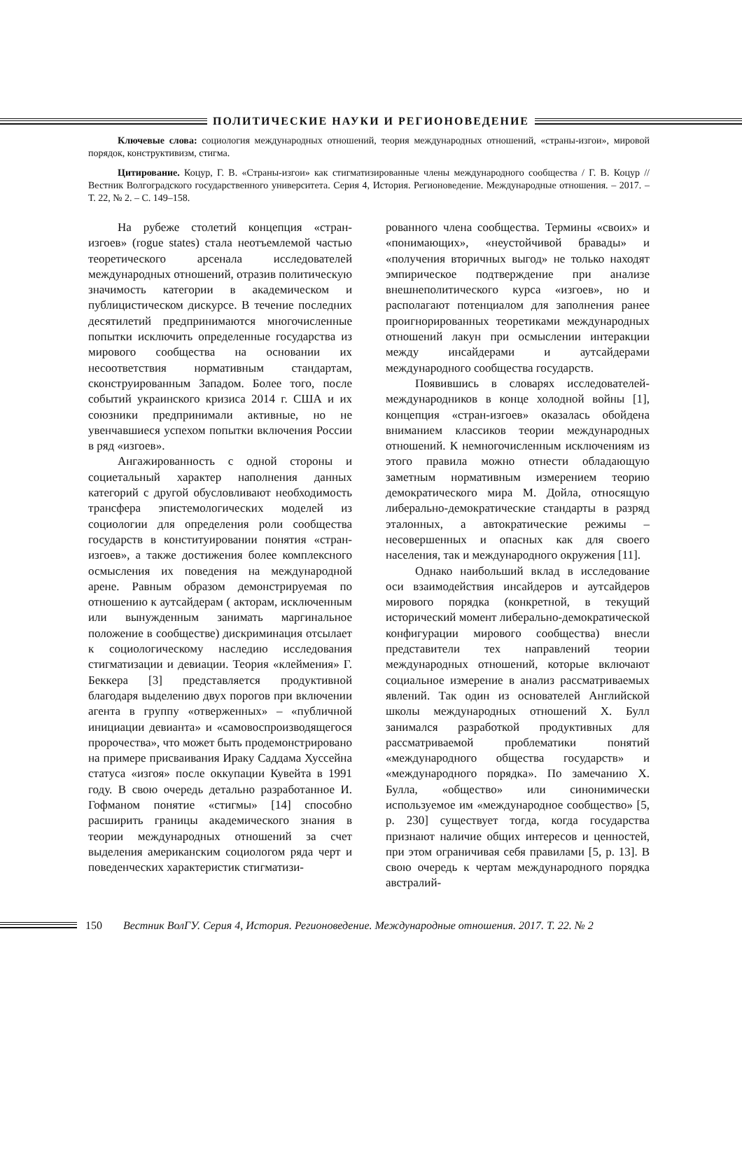ПОЛИТИЧЕСКИЕ НАУКИ И РЕГИОНОВЕДЕНИЕ
Ключевые слова: социология международных отношений, теория международных отношений, «страны-изгои», мировой порядок, конструктивизм, стигма.
Цитирование. Коцур, Г. В. «Страны-изгои» как стигматизированные члены международного сообщества / Г. В. Коцур // Вестник Волгоградского государственного университета. Серия 4, История. Регионоведение. Международные отношения. – 2017. – Т. 22, № 2. – С. 149–158.
На рубеже столетий концепция «стран-изгоев» (rogue states) стала неотъемлемой частью теоретического арсенала исследователей международных отношений, отразив политическую значимость категории в академическом и публицистическом дискурсе. В течение последних десятилетий предпринимаются многочисленные попытки исключить определенные государства из мирового сообщества на основании их несоответствия нормативным стандартам, сконструированным Западом. Более того, после событий украинского кризиса 2014 г. США и их союзники предпринимали активные, но не увенчавшиеся успехом попытки включения России в ряд «изгоев».
Ангажированность с одной стороны и социетальный характер наполнения данных категорий с другой обусловливают необходимость трансфера эпистемологических моделей из социологии для определения роли сообщества государств в конституировании понятия «стран-изгоев», а также достижения более комплексного осмысления их поведения на международной арене. Равным образом демонстрируемая по отношению к аутсайдерам ( акторам, исключенным или вынужденным занимать маргинальное положение в сообществе) дискриминация отсылает к социологическому наследию исследования стигматизации и девиации. Теория «клеймения» Г. Беккера [3] представляется продуктивной благодаря выделению двух порогов при включении агента в группу «отверженных» – «публичной инициации девианта» и «самовоспроизводящегося пророчества», что может быть продемонстрировано на примере присваивания Ираку Саддама Хуссейна статуса «изгоя» после оккупации Кувейта в 1991 году. В свою очередь детально разработанное И. Гофманом понятие «стигмы» [14] способно расширить границы академического знания в теории международных отношений за счет выделения американским социологом ряда черт и поведенческих характеристик стигматизи-
рованного члена сообщества. Термины «своих» и «понимающих», «неустойчивой бравады» и «получения вторичных выгод» не только находят эмпирическое подтверждение при анализе внешнеполитического курса «изгоев», но и располагают потенциалом для заполнения ранее проигнорированных теоретиками международных отношений лакун при осмыслении интеракции между инсайдерами и аутсайдерами международного сообщества государств.
Появившись в словарях исследователей-международников в конце холодной войны [1], концепция «стран-изгоев» оказалась обойдена вниманием классиков теории международных отношений. К немногочисленным исключениям из этого правила можно отнести обладающую заметным нормативным измерением теорию демократического мира М. Дойла, относящую либерально-демократические стандарты в разряд эталонных, а автократические режимы – несовершенных и опасных как для своего населения, так и международного окружения [11].
Однако наибольший вклад в исследование оси взаимодействия инсайдеров и аутсайдеров мирового порядка (конкретной, в текущий исторический момент либерально-демократической конфигурации мирового сообщества) внесли представители тех направлений теории международных отношений, которые включают социальное измерение в анализ рассматриваемых явлений. Так один из основателей Английской школы международных отношений Х. Булл занимался разработкой продуктивных для рассматриваемой проблематики понятий «международного общества государств» и «международного порядка». По замечанию Х. Булла, «общество» или синонимически используемое им «международное сообщество» [5, p. 230] существует тогда, когда государства признают наличие общих интересов и ценностей, при этом ограничивая себя правилами [5, p. 13]. В свою очередь к чертам международного порядка австралий-
150 Вестник ВолГУ. Серия 4, История. Регионоведение. Международные отношения. 2017. Т. 22. № 2